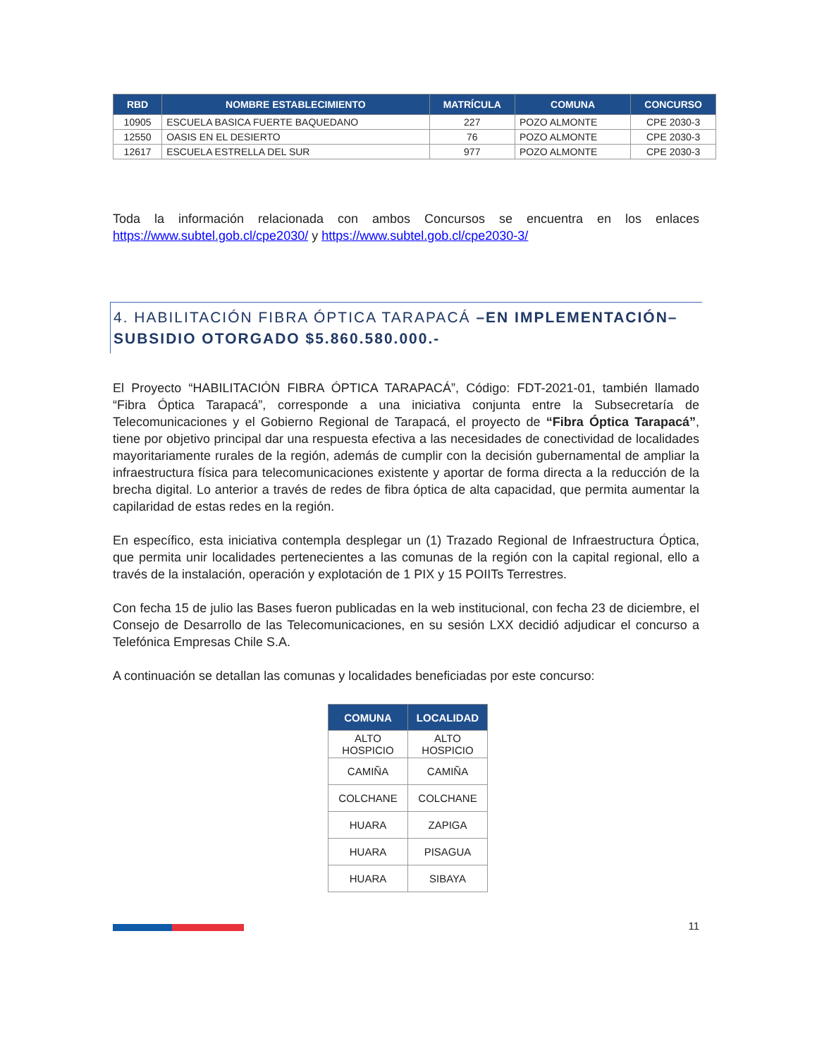| RBD | NOMBRE ESTABLECIMIENTO | MATRÍCULA | COMUNA | CONCURSO |
| --- | --- | --- | --- | --- |
| 10905 | ESCUELA BASICA FUERTE BAQUEDANO | 227 | POZO ALMONTE | CPE 2030-3 |
| 12550 | OASIS EN EL DESIERTO | 76 | POZO ALMONTE | CPE 2030-3 |
| 12617 | ESCUELA ESTRELLA DEL SUR | 977 | POZO ALMONTE | CPE 2030-3 |
Toda la información relacionada con ambos Concursos se encuentra en los enlaces https://www.subtel.gob.cl/cpe2030/ y https://www.subtel.gob.cl/cpe2030-3/
4. HABILITACIÓN FIBRA ÓPTICA TARAPACÁ –EN IMPLEMENTACIÓN– SUBSIDIO OTORGADO $5.860.580.000.-
El Proyecto “HABILITACIÓN FIBRA ÓPTICA TARAPACÁ”, Código: FDT-2021-01, también llamado “Fibra Óptica Tarapacá”, corresponde a una iniciativa conjunta entre la Subsecretaría de Telecomunicaciones y el Gobierno Regional de Tarapacá, el proyecto de “Fibra Óptica Tarapacá”, tiene por objetivo principal dar una respuesta efectiva a las necesidades de conectividad de localidades mayoritariamente rurales de la región, además de cumplir con la decisión gubernamental de ampliar la infraestructura física para telecomunicaciones existente y aportar de forma directa a la reducción de la brecha digital. Lo anterior a través de redes de fibra óptica de alta capacidad, que permita aumentar la capilaridad de estas redes en la región.
En específico, esta iniciativa contempla desplegar un (1) Trazado Regional de Infraestructura Óptica, que permita unir localidades pertenecientes a las comunas de la región con la capital regional, ello a través de la instalación, operación y explotación de 1 PIX y 15 POIITs Terrestres.
Con fecha 15 de julio las Bases fueron publicadas en la web institucional, con fecha 23 de diciembre, el Consejo de Desarrollo de las Telecomunicaciones, en su sesión LXX decidió adjudicar el concurso a Telefónica Empresas Chile S.A.
A continuación se detallan las comunas y localidades beneficiadas por este concurso:
| COMUNA | LOCALIDAD |
| --- | --- |
| ALTO HOSPICIO | ALTO HOSPICIO |
| CAMIÑA | CAMIÑA |
| COLCHANE | COLCHANE |
| HUARA | ZAPIGA |
| HUARA | PISAGUA |
| HUARA | SIBAYA |
11